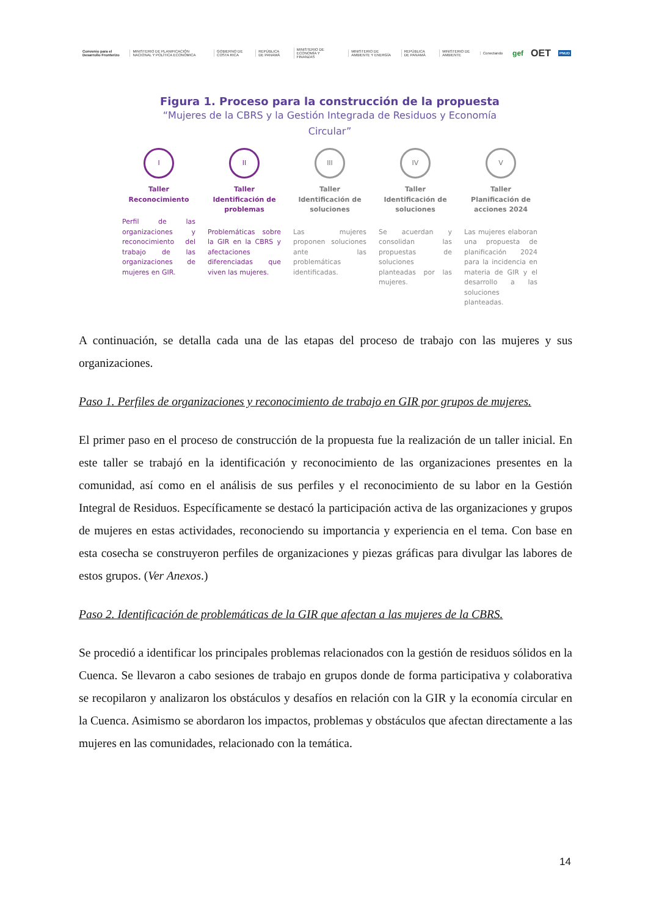Convenio para el Desarrollo Fronterizo MINISTERIO DE PLANIFICACIÓN NACIONAL Y POLÍTICA ECONÓMICA GOBIERNO DE COSTA RICA REPÚBLICA DE PANAMÁ MINISTERIO DE ECONOMÍA Y FINANZAS MINISTERIO DE AMBIENTE Y ENERGÍA REPÚBLICA DE PANAMÁ MINISTERIO DE AMBIENTE Conectando gef OET PNUD
Figura 1. Proceso para la construcción de la propuesta
“Mujeres de la CBRS y la Gestión Integrada de Residuos y Economía
Circular”
I
Taller
Reconocimiento
Perfil de las organizaciones y reconocimiento del trabajo de las organizaciones de mujeres en GIR.
II
Taller
Identificación de problemas
Problemáticas sobre la GIR en la CBRS y afectaciones diferenciadas que viven las mujeres.
III
Taller
Identificación de soluciones
Las mujeres proponen soluciones ante las problemáticas identificadas.
IV
Taller
Identificación de soluciones
Se acuerdan y consolidan las propuestas de soluciones planteadas por las mujeres.
V
Taller
Planificación de acciones 2024
Las mujeres elaboran una propuesta de planificación 2024 para la incidencia en materia de GIR y el desarrollo a las soluciones planteadas.
A continuación, se detalla cada una de las etapas del proceso de trabajo con las mujeres y sus organizaciones.
Paso 1. Perfiles de organizaciones y reconocimiento de trabajo en GIR por grupos de mujeres.
El primer paso en el proceso de construcción de la propuesta fue la realización de un taller inicial. En este taller se trabajó en la identificación y reconocimiento de las organizaciones presentes en la comunidad, así como en el análisis de sus perfiles y el reconocimiento de su labor en la Gestión Integral de Residuos. Específicamente se destacó la participación activa de las organizaciones y grupos de mujeres en estas actividades, reconociendo su importancia y experiencia en el tema. Con base en esta cosecha se construyeron perfiles de organizaciones y piezas gráficas para divulgar las labores de estos grupos. (Ver Anexos.)
Paso 2. Identificación de problemáticas de la GIR que afectan a las mujeres de la CBRS.
Se procedió a identificar los principales problemas relacionados con la gestión de residuos sólidos en la Cuenca. Se llevaron a cabo sesiones de trabajo en grupos donde de forma participativa y colaborativa se recopilaron y analizaron los obstáculos y desafíos en relación con la GIR y la economía circular en la Cuenca. Asimismo se abordaron los impactos, problemas y obstáculos que afectan directamente a las mujeres en las comunidades, relacionado con la temática.
14